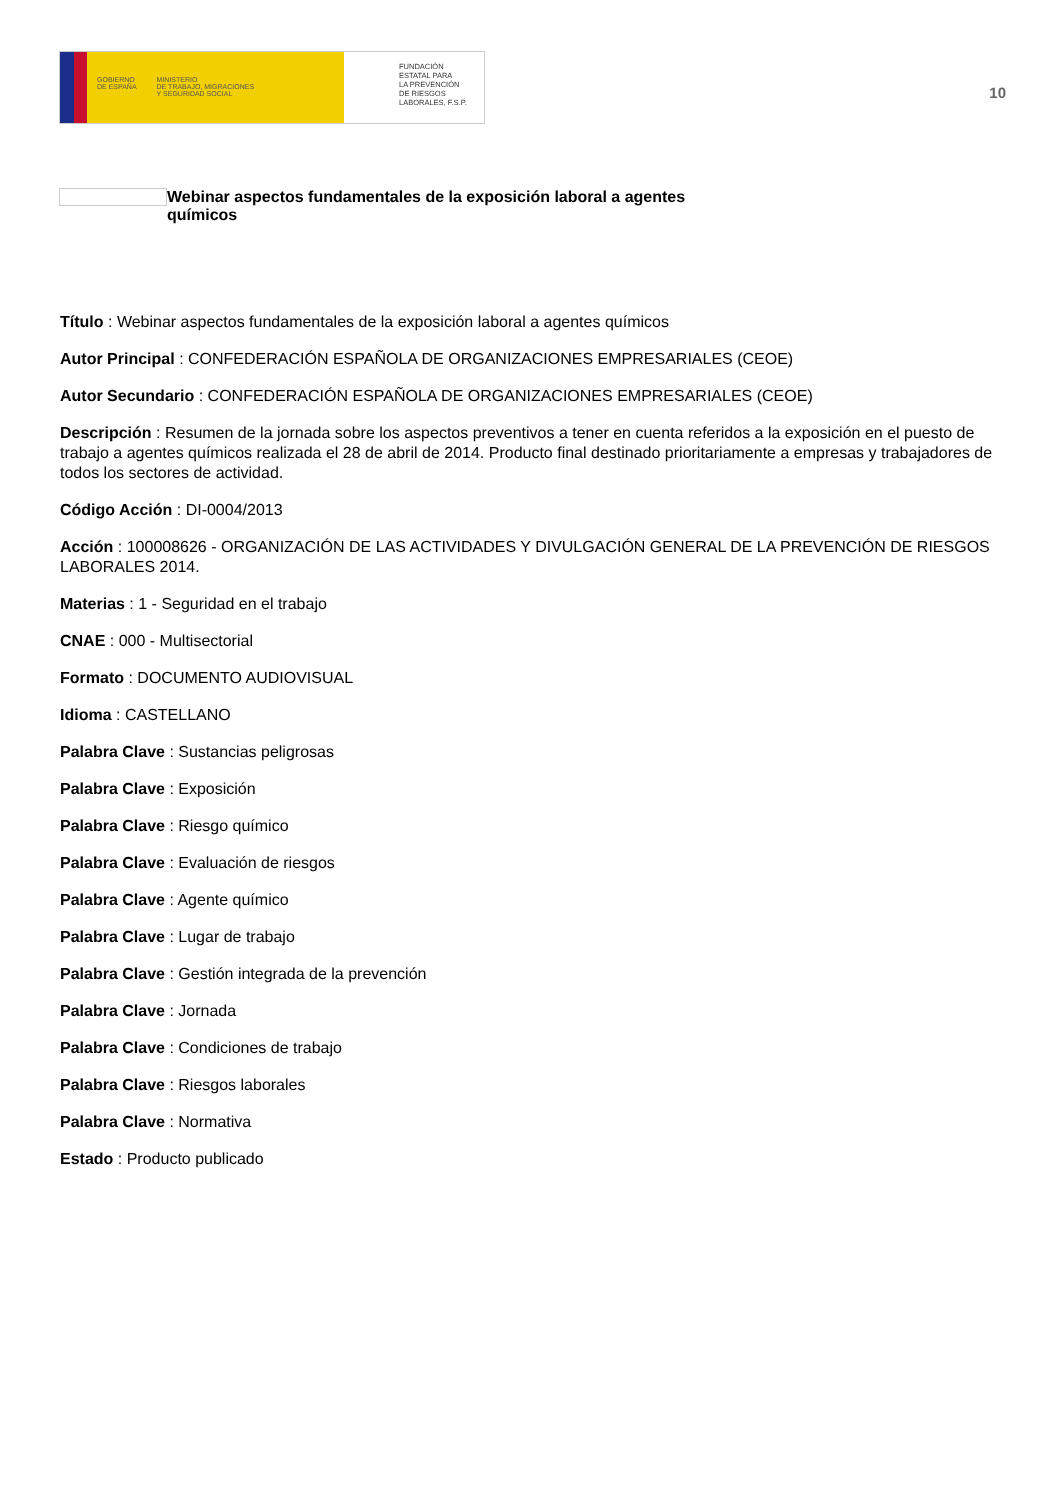GOBIERNO
DE ESPAÑA MINISTERIO
DE TRABAJO, MIGRACIONES
Y SEGURIDAD SOCIAL
FUNDACIÓN
ESTATAL PARA
LA PREVENCIÓN
DE RIESGOS
LABORALES, F.S.P.
10
Webinar aspectos fundamentales de la exposición laboral a agentes
químicos
Título : Webinar aspectos fundamentales de la exposición laboral a agentes químicos
Autor Principal : CONFEDERACIÓN ESPAÑOLA DE ORGANIZACIONES EMPRESARIALES (CEOE)
Autor Secundario : CONFEDERACIÓN ESPAÑOLA DE ORGANIZACIONES EMPRESARIALES (CEOE)
Descripción : Resumen de la jornada sobre los aspectos preventivos a tener en cuenta referidos a la exposición en el puesto de trabajo a agentes químicos realizada el 28 de abril de 2014. Producto final destinado prioritariamente a empresas y trabajadores de todos los sectores de actividad.
Código Acción : DI-0004/2013
Acción : 100008626 - ORGANIZACIÓN DE LAS ACTIVIDADES Y DIVULGACIÓN GENERAL DE LA PREVENCIÓN DE RIESGOS LABORALES 2014.
Materias : 1 - Seguridad en el trabajo
CNAE : 000 - Multisectorial
Formato : DOCUMENTO AUDIOVISUAL
Idioma : CASTELLANO
Palabra Clave : Sustancias peligrosas
Palabra Clave : Exposición
Palabra Clave : Riesgo químico
Palabra Clave : Evaluación de riesgos
Palabra Clave : Agente químico
Palabra Clave : Lugar de trabajo
Palabra Clave : Gestión integrada de la prevención
Palabra Clave : Jornada
Palabra Clave : Condiciones de trabajo
Palabra Clave : Riesgos laborales
Palabra Clave : Normativa
Estado : Producto publicado